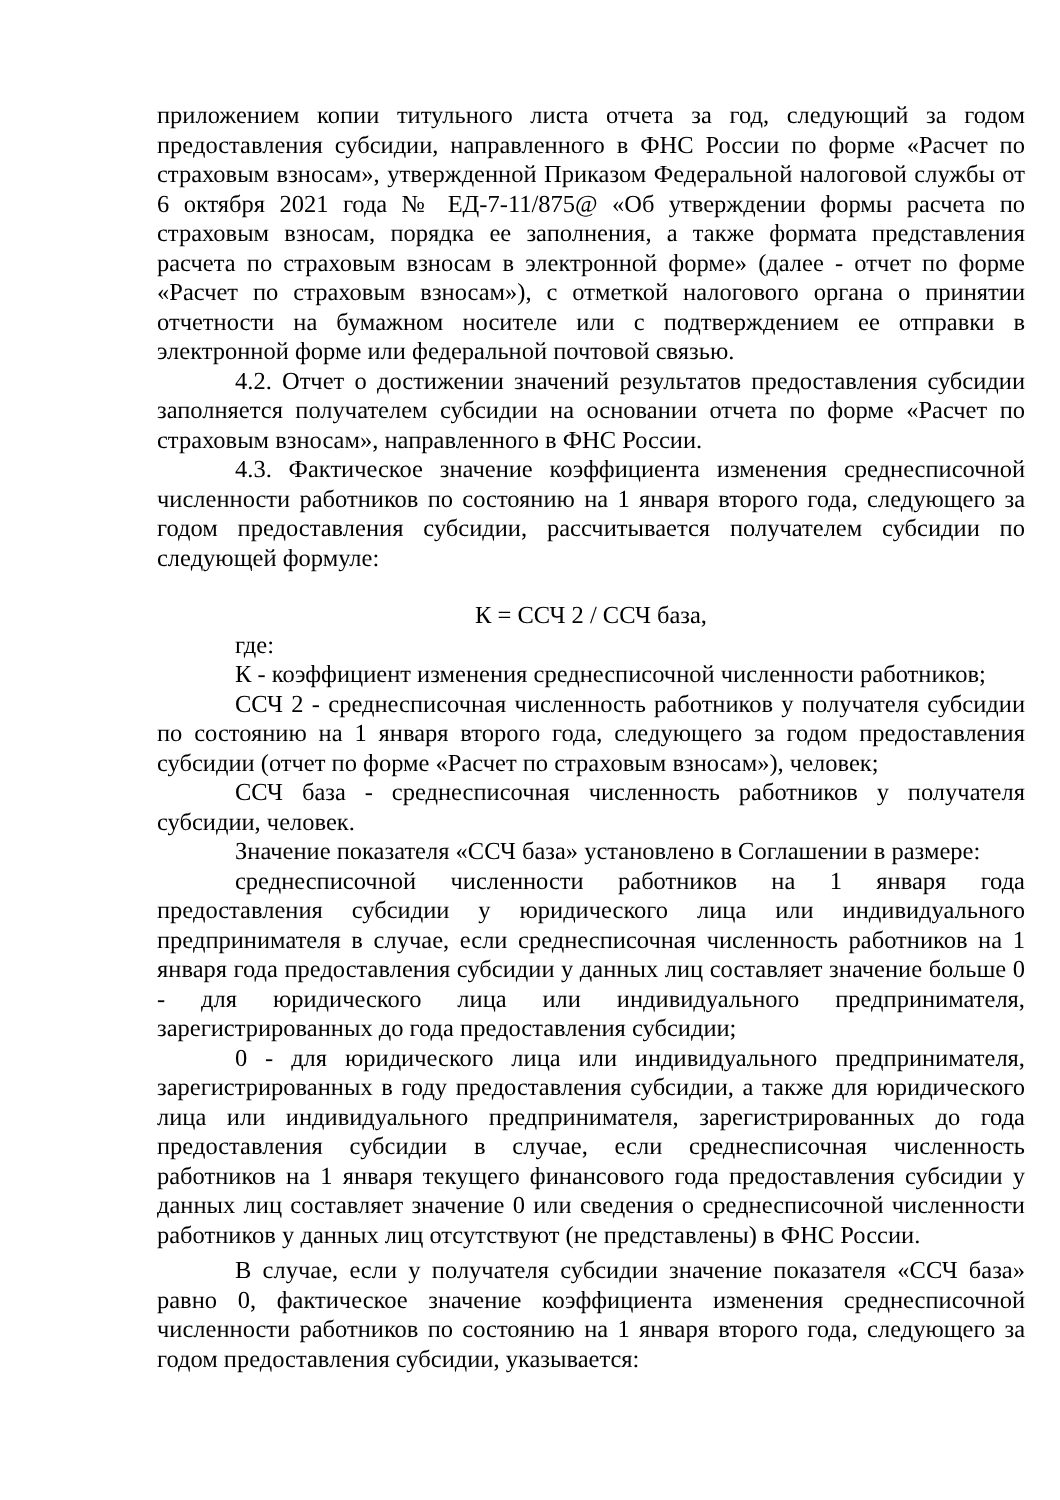приложением копии титульного листа отчета за год, следующий за годом предоставления субсидии, направленного в ФНС России по форме «Расчет по страховым взносам», утвержденной Приказом Федеральной налоговой службы от 6 октября 2021 года № ЕД-7-11/875@ «Об утверждении формы расчета по страховым взносам, порядка ее заполнения, а также формата представления расчета по страховым взносам в электронной форме» (далее - отчет по форме «Расчет по страховым взносам»), с отметкой налогового органа о принятии отчетности на бумажном носителе или с подтверждением ее отправки в электронной форме или федеральной почтовой связью.
4.2. Отчет о достижении значений результатов предоставления субсидии заполняется получателем субсидии на основании отчета по форме «Расчет по страховым взносам», направленного в ФНС России.
4.3. Фактическое значение коэффициента изменения среднесписочной численности работников по состоянию на 1 января второго года, следующего за годом предоставления субсидии, рассчитывается получателем субсидии по следующей формуле:
К = ССЧ 2 / ССЧ база,
где:
К - коэффициент изменения среднесписочной численности работников;
ССЧ 2 - среднесписочная численность работников у получателя субсидии по состоянию на 1 января второго года, следующего за годом предоставления субсидии (отчет по форме «Расчет по страховым взносам»), человек;
ССЧ база - среднесписочная численность работников у получателя субсидии, человек.
Значение показателя «ССЧ база» установлено в Соглашении в размере:
среднесписочной численности работников на 1 января года предоставления субсидии у юридического лица или индивидуального предпринимателя в случае, если среднесписочная численность работников на 1 января года предоставления субсидии у данных лиц составляет значение больше 0 - для юридического лица или индивидуального предпринимателя, зарегистрированных до года предоставления субсидии;
0 - для юридического лица или индивидуального предпринимателя, зарегистрированных в году предоставления субсидии, а также для юридического лица или индивидуального предпринимателя, зарегистрированных до года предоставления субсидии в случае, если среднесписочная численность работников на 1 января текущего финансового года предоставления субсидии у данных лиц составляет значение 0 или сведения о среднесписочной численности работников у данных лиц отсутствуют (не представлены) в ФНС России.
В случае, если у получателя субсидии значение показателя «ССЧ база» равно 0, фактическое значение коэффициента изменения среднесписочной численности работников по состоянию на 1 января второго года, следующего за годом предоставления субсидии, указывается: